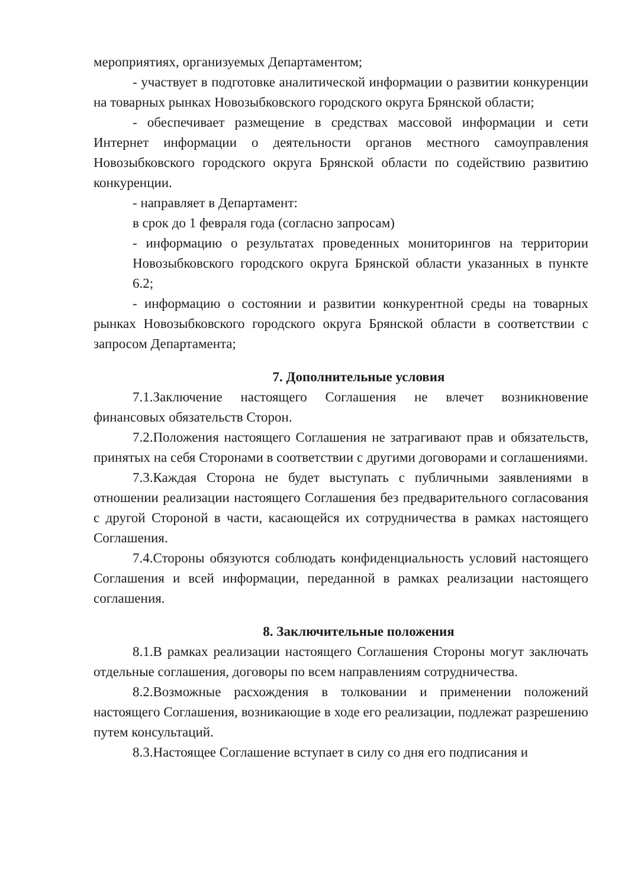мероприятиях, организуемых Департаментом;
- участвует в подготовке аналитической информации о развитии конкуренции на товарных рынках Новозыбковского городского округа Брянской области;
- обеспечивает размещение в средствах массовой информации и сети Интернет информации о деятельности органов местного самоуправления Новозыбковского городского округа Брянской области по содействию развитию конкуренции.
- направляет в Департамент:
в срок до 1 февраля года (согласно запросам)
- информацию о результатах проведенных мониторингов на территории Новозыбковского городского округа Брянской области указанных в пункте 6.2;
- информацию о состоянии и развитии конкурентной среды на товарных рынках Новозыбковского городского округа Брянской области в соответствии с запросом Департамента;
7. Дополнительные условия
7.1.Заключение настоящего Соглашения не влечет возникновение финансовых обязательств Сторон.
7.2.Положения настоящего Соглашения не затрагивают прав и обязательств, принятых на себя Сторонами в соответствии с другими договорами и соглашениями.
7.3.Каждая Сторона не будет выступать с публичными заявлениями в отношении реализации настоящего Соглашения без предварительного согласования с другой Стороной в части, касающейся их сотрудничества в рамках настоящего Соглашения.
7.4.Стороны обязуются соблюдать конфиденциальность условий настоящего Соглашения и всей информации, переданной в рамках реализации настоящего соглашения.
8. Заключительные положения
8.1.В рамках реализации настоящего Соглашения Стороны могут заключать отдельные соглашения, договоры по всем направлениям сотрудничества.
8.2.Возможные расхождения в толковании и применении положений настоящего Соглашения, возникающие в ходе его реализации, подлежат разрешению путем консультаций.
8.3.Настоящее Соглашение вступает в силу со дня его подписания и